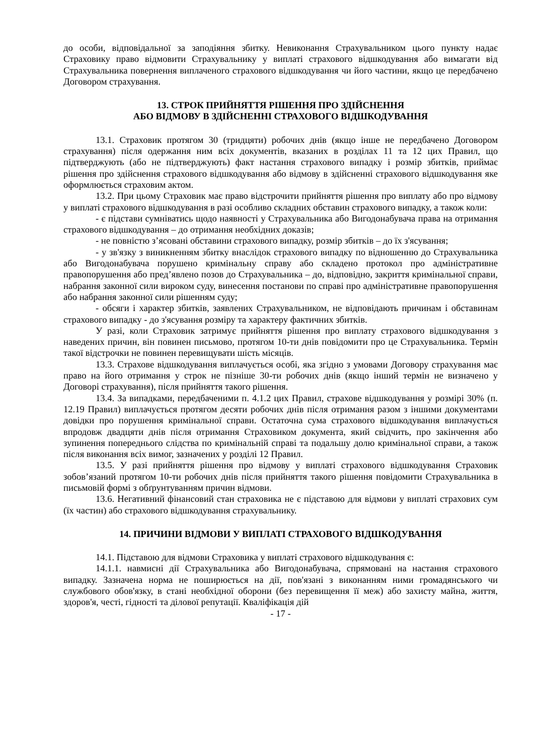до особи, відповідальної за заподіяння збитку. Невиконання Страхувальником цього пункту надає Страховику право відмовити Страхувальнику у виплаті страхового відшкодування або вимагати від Страхувальника повернення виплаченого страхового відшкодування чи його частини, якщо це передбачено Договором страхування.
13. СТРОК ПРИЙНЯТТЯ РІШЕННЯ ПРО ЗДІЙСНЕННЯ
АБО ВІДМОВУ В ЗДІЙСНЕННІ СТРАХОВОГО ВІДШКОДУВАННЯ
13.1. Страховик протягом 30 (тридцяти) робочих днів (якщо інше не передбачено Договором страхування) після одержання ним всіх документів, вказаних в розділах 11 та 12 цих Правил, що підтверджують (або не підтверджують) факт настання страхового випадку і розмір збитків, приймає рішення про здійснення страхового відшкодування або відмову в здійсненні страхового відшкодування яке оформлюється страховим актом.
13.2. При цьому Страховик має право відстрочити прийняття рішення про виплату або про відмову у виплаті страхового відшкодування в разі особливо складних обставин страхового випадку, а також коли:
- є підстави сумніватись щодо наявності у Страхувальника або Вигодонабувача права на отримання страхового відшкодування – до отримання необхідних доказів;
- не повністю з’ясовані обставини страхового випадку, розмір збитків – до їх з'ясування;
- у зв'язку з виникненням збитку внаслідок страхового випадку по відношенню до Страхувальника або Вигодонабувача порушено кримінальну справу або складено протокол про адміністративне правопорушення або пред’явлено позов до Страхувальника – до, відповідно, закриття кримінальної справи, набрання законної сили вироком суду, винесення постанови по справі про адміністративне правопорушення або набрання законної сили рішенням суду;
- обсяги і характер збитків, заявлених Страхувальником, не відповідають причинам і обставинам страхового випадку - до з'ясування розміру та характеру фактичних збитків.
У разі, коли Страховик затримує прийняття рішення про виплату страхового відшкодування з наведених причин, він повинен письмово, протягом 10-ти днів повідомити про це Страхувальника. Термін такої відстрочки не повинен перевищувати шість місяців.
13.3. Страхове відшкодування виплачується особі, яка згідно з умовами Договору страхування має право на його отримання у строк не пізніше 30-ти робочих днів (якщо інший термін не визначено у Договорі страхування), після прийняття такого рішення.
13.4. За випадками, передбаченими п. 4.1.2 цих Правил, страхове відшкодування у розмірі 30% (п. 12.19 Правил) виплачується протягом десяти робочих днів після отримання разом з іншими документами довідки про порушення кримінальної справи. Остаточна сума страхового відшкодування виплачується впродовж двадцяти днів після отримання Страховиком документа, який свідчить, про закінчення або зупинення попереднього слідства по кримінальній справі та подальшу долю кримінальної справи, а також після виконання всіх вимог, зазначених у розділі 12 Правил.
13.5. У разі прийняття рішення про відмову у виплаті страхового відшкодування Страховик зобов’язаний протягом 10-ти робочих днів після прийняття такого рішення повідомити Страхувальника в письмовій формі з обґрунтуванням причин відмови.
13.6. Негативний фінансовий стан страховика не є підставою для відмови у виплаті страхових сум (їх частин) або страхового відшкодування страхувальнику.
14. ПРИЧИНИ ВІДМОВИ У ВИПЛАТІ СТРАХОВОГО ВІДШКОДУВАННЯ
14.1. Підставою для відмови Страховика у виплаті страхового відшкодування є:
14.1.1. навмисні дії Страхувальника або Вигодонабувача, спрямовані на настання страхового випадку. Зазначена норма не поширюється на дії, пов'язані з виконанням ними громадянського чи службового обов'язку, в стані необхідної оборони (без перевищення її меж) або захисту майна, життя, здоров'я, честі, гідності та ділової репутації. Кваліфікація дій
- 17 -